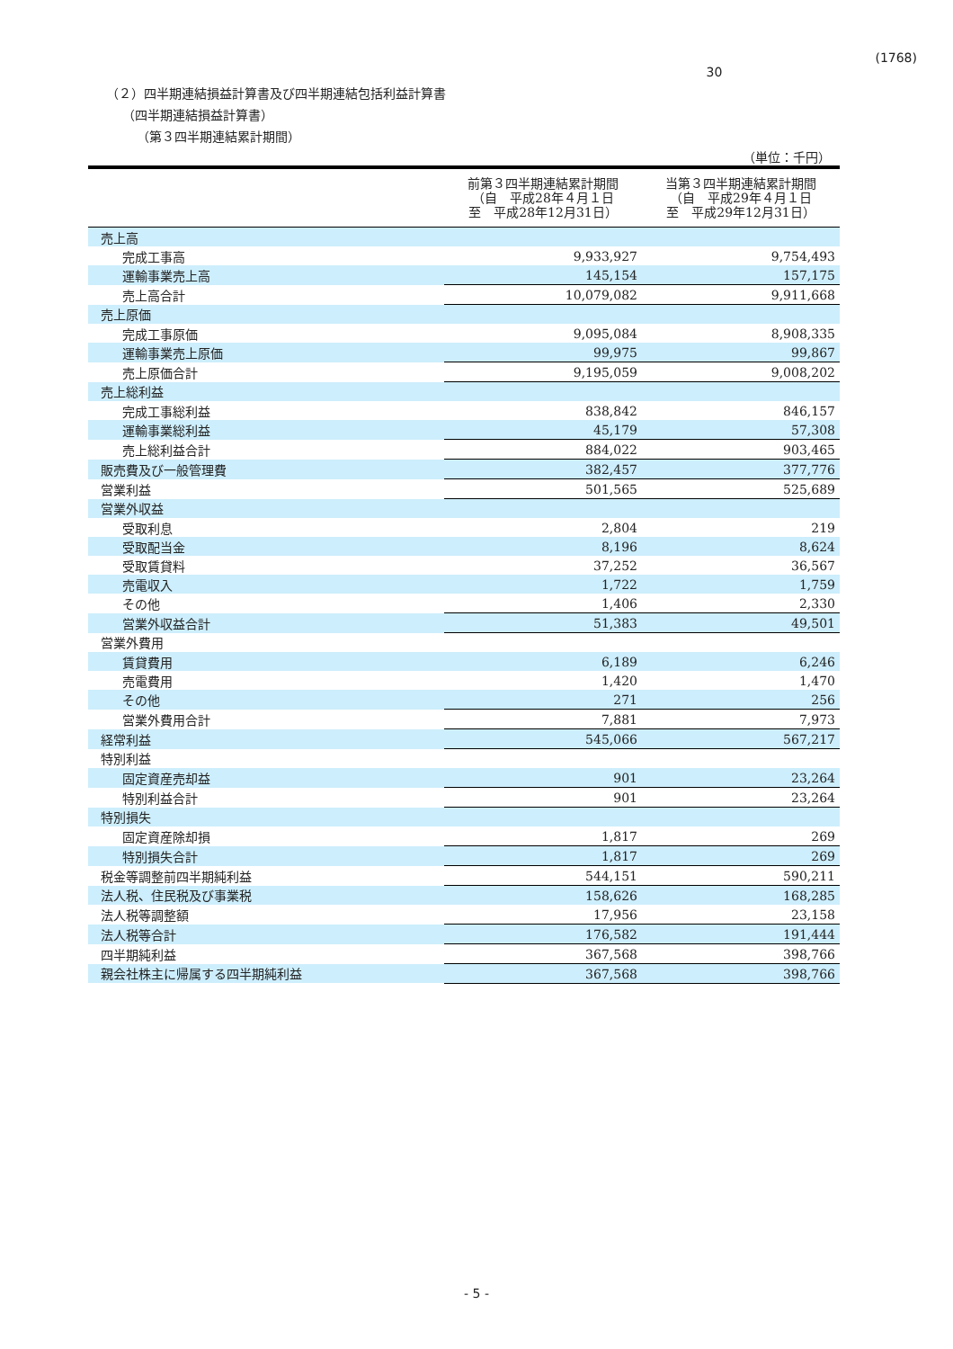30 (1768)
（２）四半期連結損益計算書及び四半期連結包括利益計算書
（四半期連結損益計算書）
（第３四半期連結累計期間）
（単位：千円）
| | 前第３四半期連結累計期間 （自 平成28年４月１日 至 平成28年12月31日） | 当第３四半期連結累計期間 （自 平成29年４月１日 至 平成29年12月31日） |
| --- | --- | --- |
| 売上高 | | |
| 完成工事高 | 9,933,927 | 9,754,493 |
| 運輸事業売上高 | 145,154 | 157,175 |
| 売上高合計 | 10,079,082 | 9,911,668 |
| 売上原価 | | |
| 完成工事原価 | 9,095,084 | 8,908,335 |
| 運輸事業売上原価 | 99,975 | 99,867 |
| 売上原価合計 | 9,195,059 | 9,008,202 |
| 売上総利益 | | |
| 完成工事総利益 | 838,842 | 846,157 |
| 運輸事業総利益 | 45,179 | 57,308 |
| 売上総利益合計 | 884,022 | 903,465 |
| 販売費及び一般管理費 | 382,457 | 377,776 |
| 営業利益 | 501,565 | 525,689 |
| 営業外収益 | | |
| 受取利息 | 2,804 | 219 |
| 受取配当金 | 8,196 | 8,624 |
| 受取賃貸料 | 37,252 | 36,567 |
| 売電収入 | 1,722 | 1,759 |
| その他 | 1,406 | 2,330 |
| 営業外収益合計 | 51,383 | 49,501 |
| 営業外費用 | | |
| 賃貸費用 | 6,189 | 6,246 |
| 売電費用 | 1,420 | 1,470 |
| その他 | 271 | 256 |
| 営業外費用合計 | 7,881 | 7,973 |
| 経常利益 | 545,066 | 567,217 |
| 特別利益 | | |
| 固定資産売却益 | 901 | 23,264 |
| 特別利益合計 | 901 | 23,264 |
| 特別損失 | | |
| 固定資産除却損 | 1,817 | 269 |
| 特別損失合計 | 1,817 | 269 |
| 税金等調整前四半期純利益 | 544,151 | 590,211 |
| 法人税、住民税及び事業税 | 158,626 | 168,285 |
| 法人税等調整額 | 17,956 | 23,158 |
| 法人税等合計 | 176,582 | 191,444 |
| 四半期純利益 | 367,568 | 398,766 |
| 親会社株主に帰属する四半期純利益 | 367,568 | 398,766 |
- 5 -